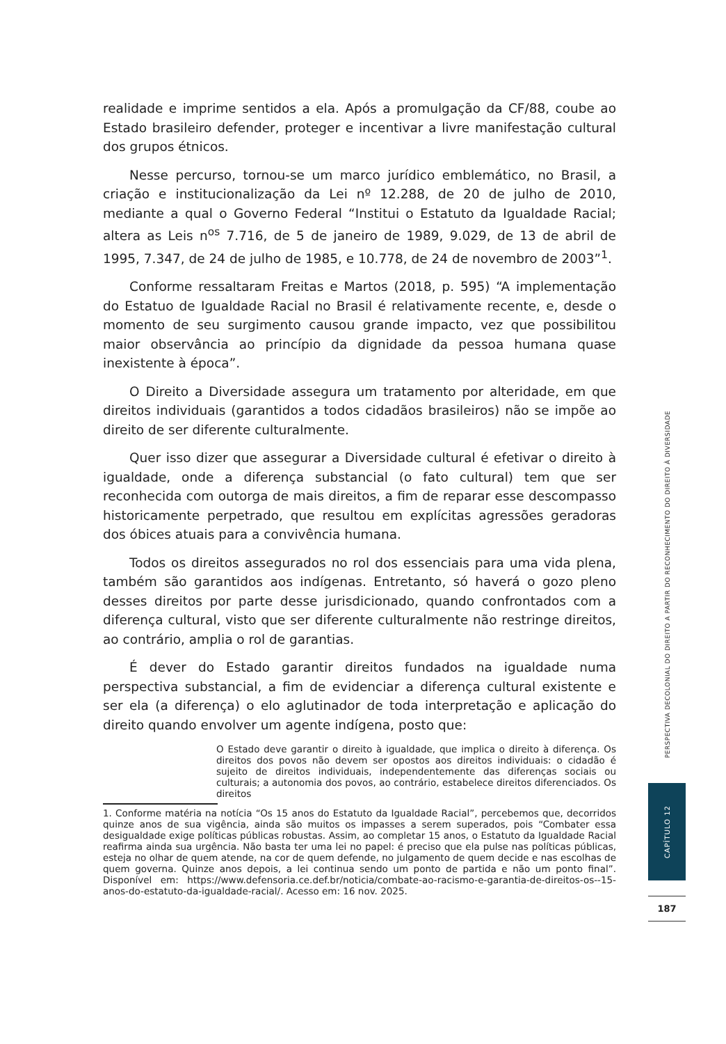realidade e imprime sentidos a ela. Após a promulgação da CF/88, coube ao Estado brasileiro defender, proteger e incentivar a livre manifestação cultural dos grupos étnicos.
Nesse percurso, tornou-se um marco jurídico emblemático, no Brasil, a criação e institucionalização da Lei nº 12.288, de 20 de julho de 2010, mediante a qual o Governo Federal “Institui o Estatuto da Igualdade Racial; altera as Leis n<sup>os</sup> 7.716, de 5 de janeiro de 1989, 9.029, de 13 de abril de 1995, 7.347, de 24 de julho de 1985, e 10.778, de 24 de novembro de 2003”<sup>1</sup>.
Conforme ressaltaram Freitas e Martos (2018, p. 595) “A implementação do Estatuo de Igualdade Racial no Brasil é relativamente recente, e, desde o momento de seu surgimento causou grande impacto, vez que possibilitou maior observância ao princípio da dignidade da pessoa humana quase inexistente à época”.
O Direito a Diversidade assegura um tratamento por alteridade, em que direitos individuais (garantidos a todos cidadãos brasileiros) não se impõe ao direito de ser diferente culturalmente.
Quer isso dizer que assegurar a Diversidade cultural é efetivar o direito à igualdade, onde a diferença substancial (o fato cultural) tem que ser reconhecida com outorga de mais direitos, a fim de reparar esse descompasso historicamente perpetrado, que resultou em explícitas agressões geradoras dos óbices atuais para a convivência humana.
Todos os direitos assegurados no rol dos essenciais para uma vida plena, também são garantidos aos indígenas. Entretanto, só haverá o gozo pleno desses direitos por parte desse jurisdicionado, quando confrontados com a diferença cultural, visto que ser diferente culturalmente não restringe direitos, ao contrário, amplia o rol de garantias.
É dever do Estado garantir direitos fundados na igualdade numa perspectiva substancial, a fim de evidenciar a diferença cultural existente e ser ela (a diferença) o elo aglutinador de toda interpretação e aplicação do direito quando envolver um agente indígena, posto que:
O Estado deve garantir o direito à igualdade, que implica o direito à diferença. Os direitos dos povos não devem ser opostos aos direitos individuais: o cidadão é sujeito de direitos individuais, independentemente das diferenças sociais ou culturais; a autonomia dos povos, ao contrário, estabelece direitos diferenciados. Os direitos
1. Conforme matéria na notícia “Os 15 anos do Estatuto da Igualdade Racial”, percebemos que, decorridos quinze anos de sua vigência, ainda são muitos os impasses a serem superados, pois “Combater essa desigualdade exige políticas públicas robustas. Assim, ao completar 15 anos, o Estatuto da Igualdade Racial reafirma ainda sua urgência. Não basta ter uma lei no papel: é preciso que ela pulse nas políticas públicas, esteja no olhar de quem atende, na cor de quem defende, no julgamento de quem decide e nas escolhas de quem governa. Quinze anos depois, a lei continua sendo um ponto de partida e não um ponto final”. Disponível em: https://www.defensoria.ce.def.br/noticia/combate-ao-racismo-e-garantia-de-direitos-os--15-anos-do-estatuto-da-igualdade-racial/. Acesso em: 16 nov. 2025.
PERSPECTIVA DECOLONIAL DO DIREITO A PARTIR DO RECONHECIMENTO DO DIREITO À DIVERSIDADE
CAPÍTULO 12
187